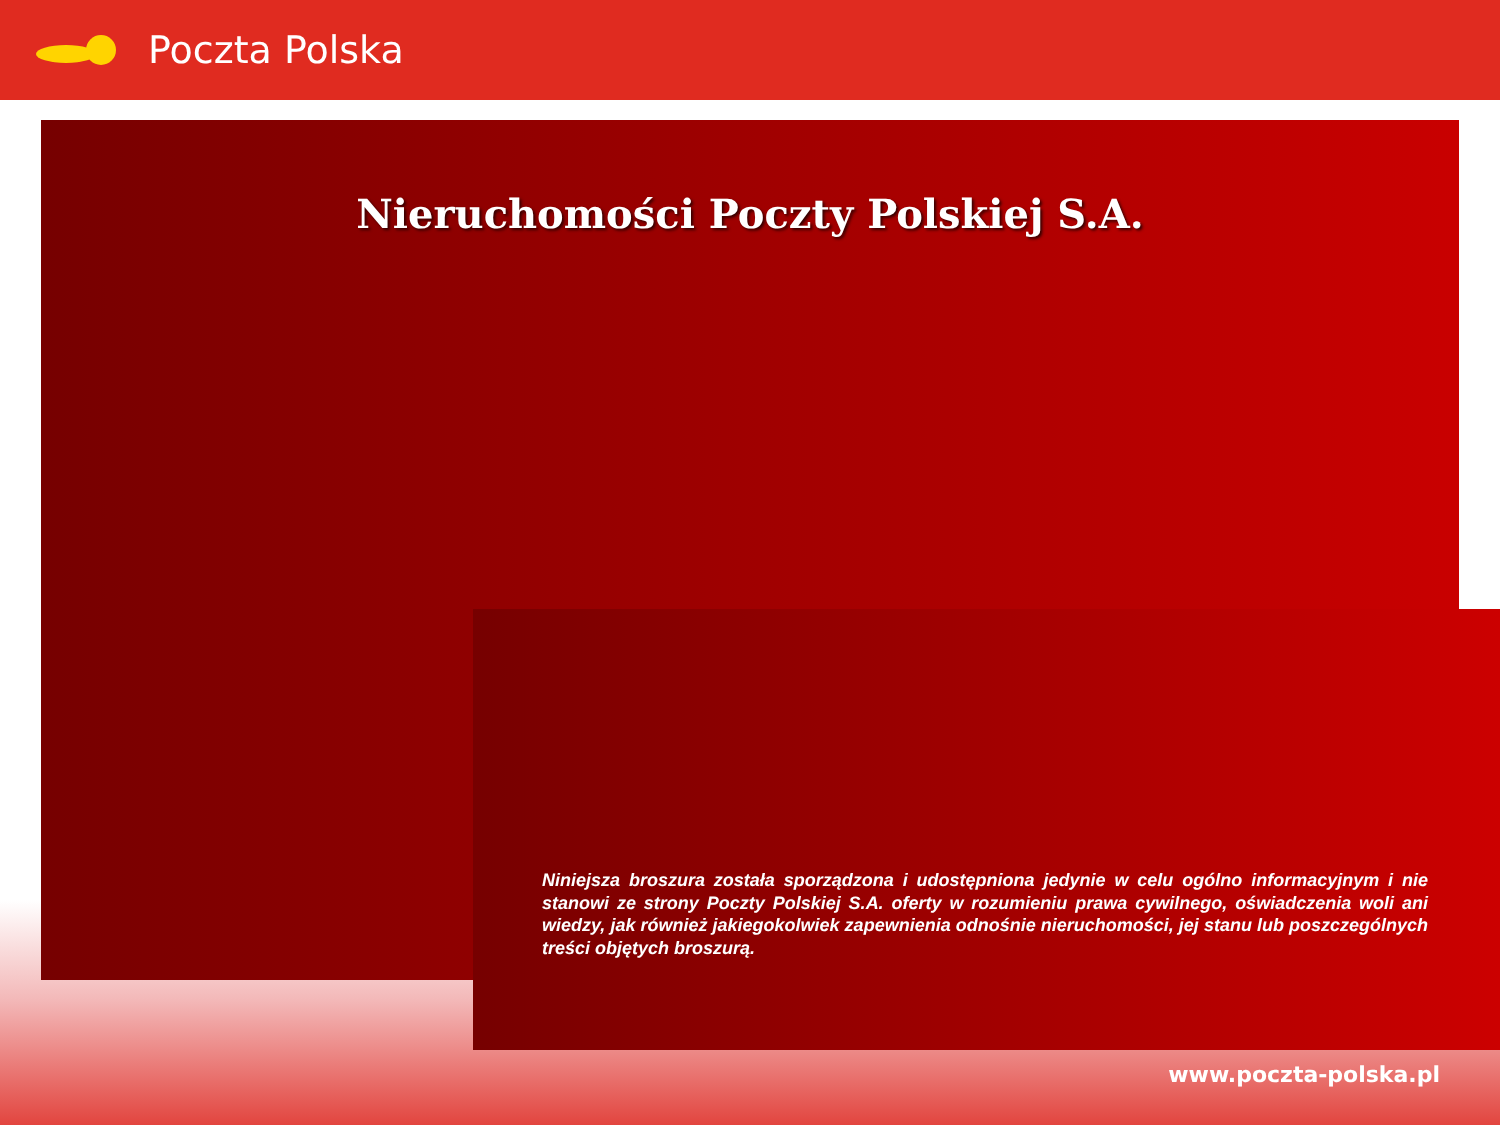Poczta Polska
Nieruchomości Poczty Polskiej S.A.
Niniejsza broszura została sporządzona i udostępniona jedynie w celu ogólno informacyjnym i nie stanowi ze strony Poczty Polskiej S.A. oferty w rozumieniu prawa cywilnego, oświadczenia woli ani wiedzy, jak również jakiegokolwiek zapewnienia odnośnie nieruchomości, jej stanu lub poszczególnych treści objętych broszurą.
www.poczta-polska.pl